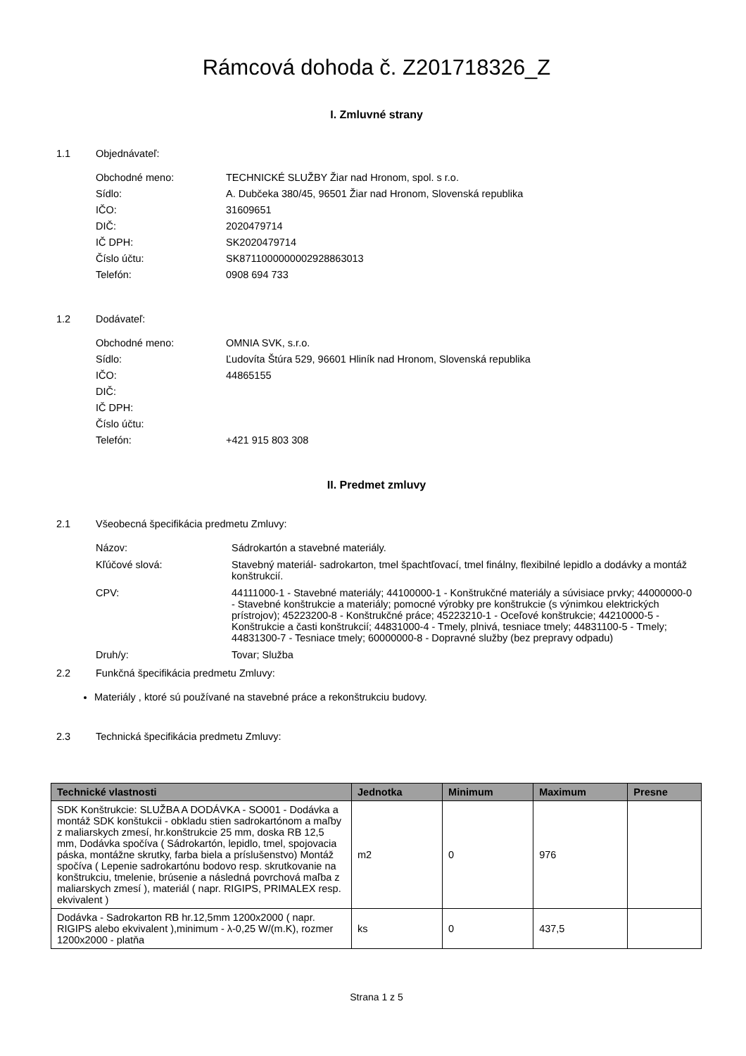Rámcová dohoda č. Z201718326_Z
I. Zmluvné strany
1.1 Objednávateľ:
Obchodné meno: TECHNICKÉ SLUŽBY Žiar nad Hronom, spol. s r.o.
Sídlo: A. Dubčeka 380/45, 96501 Žiar nad Hronom, Slovenská republika
IČO: 31609651
DIČ: 2020479714
IČ DPH: SK2020479714
Číslo účtu: SK8711000000002928863013
Telefón: 0908 694 733
1.2 Dodávateľ:
Obchodné meno: OMNIA SVK, s.r.o.
Sídlo: Ľudovíta Štúra 529, 96601 Hliník nad Hronom, Slovenská republika
IČO: 44865155
DIČ:
IČ DPH:
Číslo účtu:
Telefón: +421 915 803 308
II. Predmet zmluvy
2.1 Všeobecná špecifikácia predmetu Zmluvy:
Názov: Sádrokartón a stavebné materiály.
Kľúčové slová: Stavebný materiál- sadrokarton, tmel špachtľovací, tmel finálny, flexibilné lepidlo a dodávky a montáž konštrukcií.
CPV: 44111000-1 - Stavebné materiály; 44100000-1 - Konštrukčné materiály a súvisiace prvky; 44000000-0 - Stavebné konštrukcie a materiály; pomocné výrobky pre konštrukcie (s výnimkou elektrických prístrojov); 45223200-8 - Konštrukčné práce; 45223210-1 - Oceľové konštrukcie; 44210000-5 - Konštrukcie a časti konštrukcií; 44831000-4 - Tmely, plnivá, tesniace tmely; 44831100-5 - Tmely; 44831300-7 - Tesniace tmely; 60000000-8 - Dopravné služby (bez prepravy odpadu)
Druh/y: Tovar; Služba
2.2 Funkčná špecifikácia predmetu Zmluvy:
Materiály , ktoré sú používané na stavebné práce a rekonštrukciu budovy.
2.3 Technická špecifikácia predmetu Zmluvy:
| Technické vlastnosti | Jednotka | Minimum | Maximum | Presne |
| --- | --- | --- | --- | --- |
| SDK Konštrukcie: SLUŽBA A DODÁVKA - SO001 - Dodávka a montáž SDK konštukcii - obkladu stien sadrokartónom a maľby z maliarskych zmesí, hr.konštrukcie 25 mm, doska RB 12,5 mm, Dodávka spočíva ( Sádrokartón, lepidlo, tmel, spojovacia páska, montážne skrutky, farba biela a príslušenstvo) Montáž spočíva ( Lepenie sadrokartónu bodovo resp. skrutkovanie na konštrukciu, tmelenie, brúsenie a následná povrchová maľba z maliarskych zmesí ), materiál ( napr. RIGIPS, PRIMALEX resp. ekvivalent ) | m2 | 0 | 976 | |
| Dodávka - Sadrokarton RB hr.12,5mm 1200x2000 ( napr. RIGIPS alebo ekvivalent ),minimum - λ-0,25 W/(m.K), rozmer 1200x2000 - platňa | ks | 0 | 437,5 | |
Strana 1 z 5